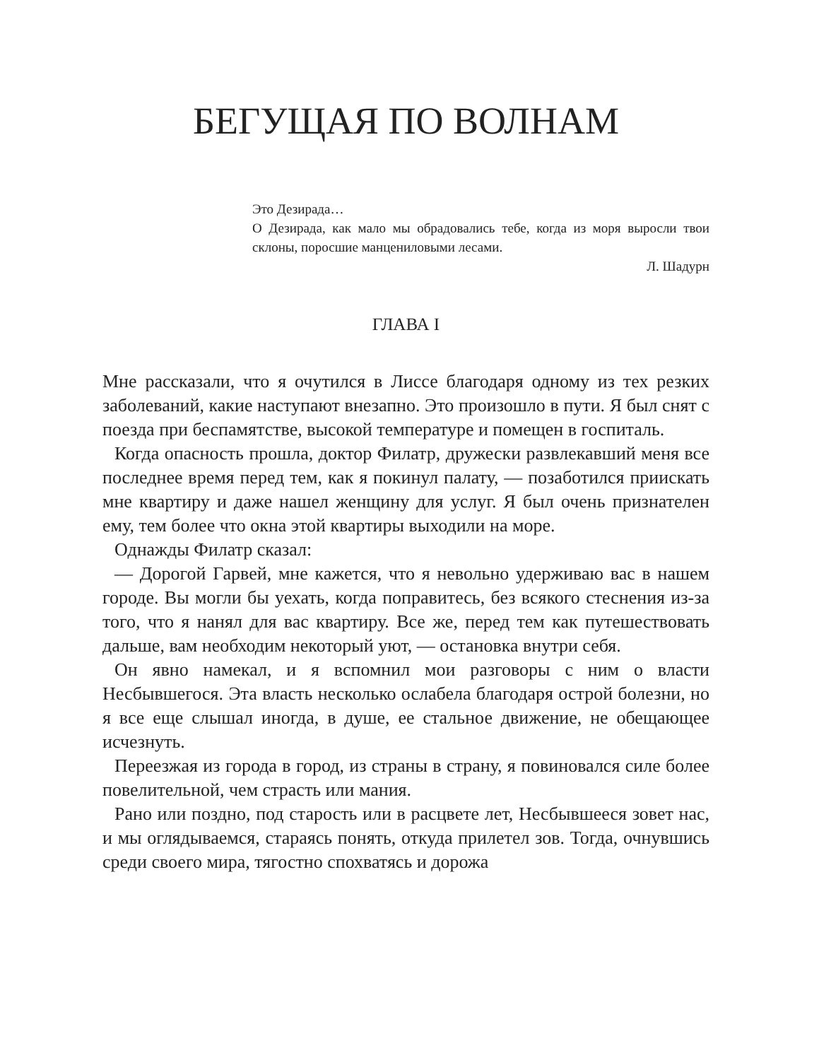БЕГУЩАЯ ПО ВОЛНАМ
Это Дезирада…
О Дезирада, как мало мы обрадовались тебе, когда из моря выросли твои склоны, поросшие манцениловыми лесами.
Л. Шадурн
ГЛАВА I
Мне рассказали, что я очутился в Лиссе благодаря одному из тех резких заболеваний, какие наступают внезапно. Это произошло в пути. Я был снят с поезда при беспамятстве, высокой температуре и помещен в госпиталь.
Когда опасность прошла, доктор Филатр, дружески развлекавший меня все последнее время перед тем, как я покинул палату, — позаботился приискать мне квартиру и даже нашел женщину для услуг. Я был очень признателен ему, тем более что окна этой квартиры выходили на море.
Однажды Филатр сказал:
— Дорогой Гарвей, мне кажется, что я невольно удерживаю вас в нашем городе. Вы могли бы уехать, когда поправитесь, без всякого стеснения из-за того, что я нанял для вас квартиру. Все же, перед тем как путешествовать дальше, вам необходим некоторый уют, — остановка внутри себя.
Он явно намекал, и я вспомнил мои разговоры с ним о власти Несбывшегося. Эта власть несколько ослабела благодаря острой болезни, но я все еще слышал иногда, в душе, ее стальное движение, не обещающее исчезнуть.
Переезжая из города в город, из страны в страну, я повиновался силе более повелительной, чем страсть или мания.
Рано или поздно, под старость или в расцвете лет, Несбывшееся зовет нас, и мы оглядываемся, стараясь понять, откуда прилетел зов. Тогда, очнувшись среди своего мира, тягостно спохватясь и дорожа